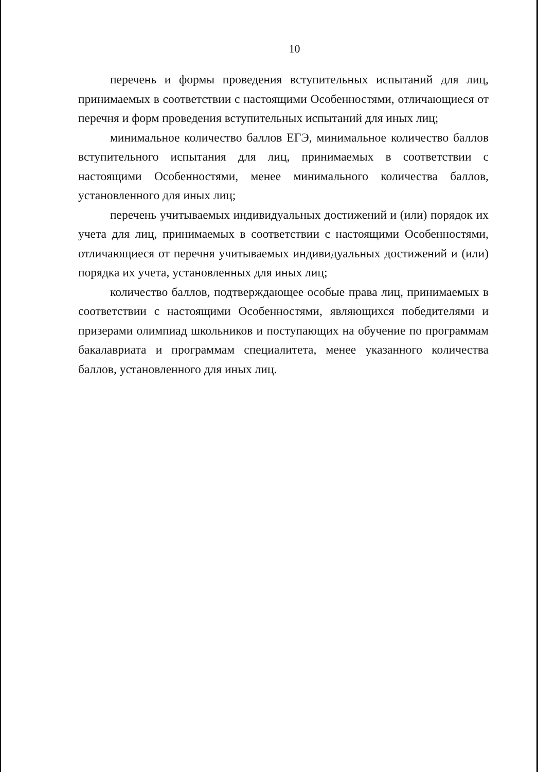10
перечень и формы проведения вступительных испытаний для лиц, принимаемых в соответствии с настоящими Особенностями, отличающиеся от перечня и форм проведения вступительных испытаний для иных лиц;
минимальное количество баллов ЕГЭ, минимальное количество баллов вступительного испытания для лиц, принимаемых в соответствии с настоящими Особенностями, менее минимального количества баллов, установленного для иных лиц;
перечень учитываемых индивидуальных достижений и (или) порядок их учета для лиц, принимаемых в соответствии с настоящими Особенностями, отличающиеся от перечня учитываемых индивидуальных достижений и (или) порядка их учета, установленных для иных лиц;
количество баллов, подтверждающее особые права лиц, принимаемых в соответствии с настоящими Особенностями, являющихся победителями и призерами олимпиад школьников и поступающих на обучение по программам бакалавриата и программам специалитета, менее указанного количества баллов, установленного для иных лиц.